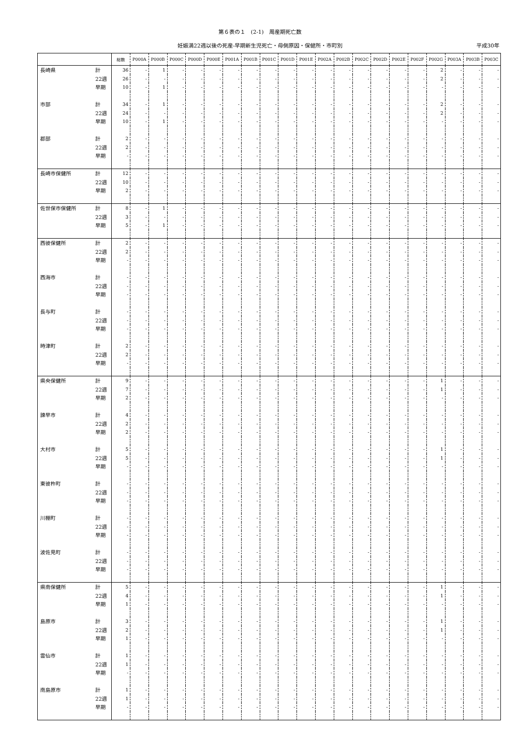第６表の１　(2-1)　周産期死亡数
妊娠満22週以後の死産-早期新生児死亡・母側原因・保健所・市町別 平成30年
| | | 総数 | P000A | P000B | P000C | P000D | P000E | P001A | P001B | P001C | P001D | P001E | P002A | P002B | P002C | P002D | P002E | P002F | P002G | P003A | P003B | P003C |
| --- | --- | --- | --- | --- | --- | --- | --- | --- | --- | --- | --- | --- | --- | --- | --- | --- | --- | --- | --- | --- | --- | --- |
| 長崎県 | 計 | 36 | - | 1 | - | - | - | - | - | - | - | - | - | - | - | - | - | - | 2 | - | - | - |
| | 22週 | 26 | - | - | - | - | - | - | - | - | - | - | - | - | - | - | - | - | 2 | - | - | - |
| | 早期 | 10 | - | 1 | - | - | - | - | - | - | - | - | - | - | - | - | - | - | - | - | - | - |
| 市部 | 計 | 34 | - | 1 | - | - | - | - | - | - | - | - | - | - | - | - | - | - | 2 | - | - | - |
| | 22週 | 24 | - | - | - | - | - | - | - | - | - | - | - | - | - | - | - | - | 2 | - | - | - |
| | 早期 | 10 | - | 1 | - | - | - | - | - | - | - | - | - | - | - | - | - | - | - | - | - | - |
| 郡部 | 計 | 2 | - | - | - | - | - | - | - | - | - | - | - | - | - | - | - | - | - | - | - | - |
| | 22週 | 2 | - | - | - | - | - | - | - | - | - | - | - | - | - | - | - | - | - | - | - | - |
| | 早期 | - | - | - | - | - | - | - | - | - | - | - | - | - | - | - | - | - | - | - | - | - |
| 長崎市保健所 | 計 | 12 | - | - | - | - | - | - | - | - | - | - | - | - | - | - | - | - | - | - | - | - |
| | 22週 | 10 | - | - | - | - | - | - | - | - | - | - | - | - | - | - | - | - | - | - | - | - |
| | 早期 | 2 | - | - | - | - | - | - | - | - | - | - | - | - | - | - | - | - | - | - | - | - |
| 佐世保市保健所 | 計 | 8 | - | 1 | - | - | - | - | - | - | - | - | - | - | - | - | - | - | - | - | - | - |
| | 22週 | 3 | - | - | - | - | - | - | - | - | - | - | - | - | - | - | - | - | - | - | - | - |
| | 早期 | 5 | - | 1 | - | - | - | - | - | - | - | - | - | - | - | - | - | - | - | - | - | - |
| 西彼保健所 | 計 | 2 | - | - | - | - | - | - | - | - | - | - | - | - | - | - | - | - | - | - | - | - |
| | 22週 | 2 | - | - | - | - | - | - | - | - | - | - | - | - | - | - | - | - | - | - | - | - |
| | 早期 | - | - | - | - | - | - | - | - | - | - | - | - | - | - | - | - | - | - | - | - | - |
| 西海市 | 計 | - | - | - | - | - | - | - | - | - | - | - | - | - | - | - | - | - | - | - | - | - |
| | 22週 | - | - | - | - | - | - | - | - | - | - | - | - | - | - | - | - | - | - | - | - | - |
| | 早期 | - | - | - | - | - | - | - | - | - | - | - | - | - | - | - | - | - | - | - | - | - |
| 長与町 | 計 | - | - | - | - | - | - | - | - | - | - | - | - | - | - | - | - | - | - | - | - | - |
| | 22週 | - | - | - | - | - | - | - | - | - | - | - | - | - | - | - | - | - | - | - | - | - |
| | 早期 | - | - | - | - | - | - | - | - | - | - | - | - | - | - | - | - | - | - | - | - | - |
| 時津町 | 計 | 2 | - | - | - | - | - | - | - | - | - | - | - | - | - | - | - | - | - | - | - | - |
| | 22週 | 2 | - | - | - | - | - | - | - | - | - | - | - | - | - | - | - | - | - | - | - | - |
| | 早期 | - | - | - | - | - | - | - | - | - | - | - | - | - | - | - | - | - | - | - | - | - |
| 県央保健所 | 計 | 9 | - | - | - | - | - | - | - | - | - | - | - | - | - | - | - | - | 1 | - | - | - |
| | 22週 | 7 | - | - | - | - | - | - | - | - | - | - | - | - | - | - | - | - | 1 | - | - | - |
| | 早期 | 2 | - | - | - | - | - | - | - | - | - | - | - | - | - | - | - | - | - | - | - | - |
| 諫早市 | 計 | 4 | - | - | - | - | - | - | - | - | - | - | - | - | - | - | - | - | - | - | - | - |
| | 22週 | 2 | - | - | - | - | - | - | - | - | - | - | - | - | - | - | - | - | - | - | - | - |
| | 早期 | 2 | - | - | - | - | - | - | - | - | - | - | - | - | - | - | - | - | - | - | - | - |
| 大村市 | 計 | 5 | - | - | - | - | - | - | - | - | - | - | - | - | - | - | - | - | 1 | - | - | - |
| | 22週 | 5 | - | - | - | - | - | - | - | - | - | - | - | - | - | - | - | - | 1 | - | - | - |
| | 早期 | - | - | - | - | - | - | - | - | - | - | - | - | - | - | - | - | - | - | - | - | - |
| 東彼杵町 | 計 | - | - | - | - | - | - | - | - | - | - | - | - | - | - | - | - | - | - | - | - | - |
| | 22週 | - | - | - | - | - | - | - | - | - | - | - | - | - | - | - | - | - | - | - | - | - |
| | 早期 | - | - | - | - | - | - | - | - | - | - | - | - | - | - | - | - | - | - | - | - | - |
| 川棚町 | 計 | - | - | - | - | - | - | - | - | - | - | - | - | - | - | - | - | - | - | - | - | - |
| | 22週 | - | - | - | - | - | - | - | - | - | - | - | - | - | - | - | - | - | - | - | - | - |
| | 早期 | - | - | - | - | - | - | - | - | - | - | - | - | - | - | - | - | - | - | - | - | - |
| 波佐見町 | 計 | - | - | - | - | - | - | - | - | - | - | - | - | - | - | - | - | - | - | - | - | - |
| | 22週 | - | - | - | - | - | - | - | - | - | - | - | - | - | - | - | - | - | - | - | - | - |
| | 早期 | - | - | - | - | - | - | - | - | - | - | - | - | - | - | - | - | - | - | - | - | - |
| 県南保健所 | 計 | 5 | - | - | - | - | - | - | - | - | - | - | - | - | - | - | - | - | 1 | - | - | - |
| | 22週 | 4 | - | - | - | - | - | - | - | - | - | - | - | - | - | - | - | - | 1 | - | - | - |
| | 早期 | 1 | - | - | - | - | - | - | - | - | - | - | - | - | - | - | - | - | - | - | - | - |
| 島原市 | 計 | 3 | - | - | - | - | - | - | - | - | - | - | - | - | - | - | - | - | 1 | - | - | - |
| | 22週 | 2 | - | - | - | - | - | - | - | - | - | - | - | - | - | - | - | - | 1 | - | - | - |
| | 早期 | 1 | - | - | - | - | - | - | - | - | - | - | - | - | - | - | - | - | - | - | - | - |
| 雲仙市 | 計 | 1 | - | - | - | - | - | - | - | - | - | - | - | - | - | - | - | - | - | - | - | - |
| | 22週 | 1 | - | - | - | - | - | - | - | - | - | - | - | - | - | - | - | - | - | - | - | - |
| | 早期 | - | - | - | - | - | - | - | - | - | - | - | - | - | - | - | - | - | - | - | - | - |
| 南島原市 | 計 | 1 | - | - | - | - | - | - | - | - | - | - | - | - | - | - | - | - | - | - | - | - |
| | 22週 | 1 | - | - | - | - | - | - | - | - | - | - | - | - | - | - | - | - | - | - | - | - |
| | 早期 | - | - | - | - | - | - | - | - | - | - | - | - | - | - | - | - | - | - | - | - | - |